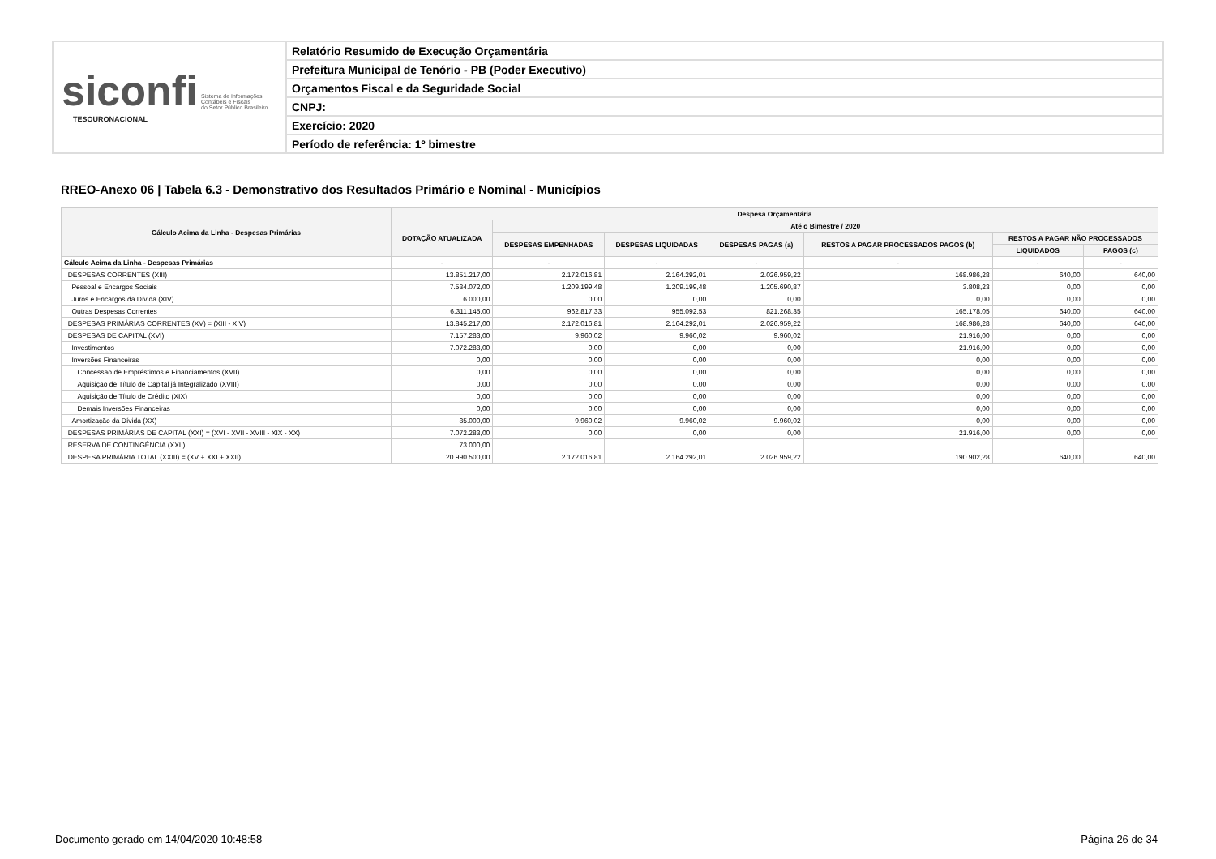siconfi Sistema de Informações
Contábeis e Fiscais
do Setor Público Brasileiro
TESOURONACIONAL
Relatório Resumido de Execução Orçamentária
Prefeitura Municipal de Tenório - PB (Poder Executivo)
Orçamentos Fiscal e da Seguridade Social
CNPJ:
Exercício: 2020
Período de referência: 1º bimestre
RREO-Anexo 06 | Tabela 6.3 - Demonstrativo dos Resultados Primário e Nominal - Municípios
| Cálculo Acima da Linha - Despesas Primárias | Despesa Orçamentária | | | | | | |
| --- | --- | --- | --- | --- | --- | --- | --- |
| | DOTAÇÃO ATUALIZADA | Até o Bimestre / 2020 | | | | | |
| | | DESPESAS EMPENHADAS | DESPESAS LIQUIDADAS | DESPESAS PAGAS (a) | RESTOS A PAGAR PROCESSADOS PAGOS (b) | RESTOS A PAGAR NÃO PROCESSADOS | |
| | | | | | | LIQUIDADOS | PAGOS (c) |
| Cálculo Acima da Linha - Despesas Primárias | - | - | - | - | - | - | - |
| DESPESAS CORRENTES (XIII) | 13.851.217,00 | 2.172.016,81 | 2.164.292,01 | 2.026.959,22 | 168.986,28 | 640,00 | 640,00 |
| Pessoal e Encargos Sociais | 7.534.072,00 | 1.209.199,48 | 1.209.199,48 | 1.205.690,87 | 3.808,23 | 0,00 | 0,00 |
| Juros e Encargos da Dívida (XIV) | 6.000,00 | 0,00 | 0,00 | 0,00 | 0,00 | 0,00 | 0,00 |
| Outras Despesas Correntes | 6.311.145,00 | 962.817,33 | 955.092,53 | 821.268,35 | 165.178,05 | 640,00 | 640,00 |
| DESPESAS PRIMÁRIAS CORRENTES (XV) = (XIII - XIV) | 13.845.217,00 | 2.172.016,81 | 2.164.292,01 | 2.026.959,22 | 168.986,28 | 640,00 | 640,00 |
| DESPESAS DE CAPITAL (XVI) | 7.157.283,00 | 9.960,02 | 9.960,02 | 9.960,02 | 21.916,00 | 0,00 | 0,00 |
| Investimentos | 7.072.283,00 | 0,00 | 0,00 | 0,00 | 21.916,00 | 0,00 | 0,00 |
| Inversões Financeiras | 0,00 | 0,00 | 0,00 | 0,00 | 0,00 | 0,00 | 0,00 |
| Concessão de Empréstimos e Financiamentos (XVII) | 0,00 | 0,00 | 0,00 | 0,00 | 0,00 | 0,00 | 0,00 |
| Aquisição de Título de Capital já Integralizado (XVIII) | 0,00 | 0,00 | 0,00 | 0,00 | 0,00 | 0,00 | 0,00 |
| Aquisição de Título de Crédito (XIX) | 0,00 | 0,00 | 0,00 | 0,00 | 0,00 | 0,00 | 0,00 |
| Demais Inversões Financeiras | 0,00 | 0,00 | 0,00 | 0,00 | 0,00 | 0,00 | 0,00 |
| Amortização da Dívida (XX) | 85.000,00 | 9.960,02 | 9.960,02 | 9.960,02 | 0,00 | 0,00 | 0,00 |
| DESPESAS PRIMÁRIAS DE CAPITAL (XXI) = (XVI - XVII - XVIII - XIX - XX) | 7.072.283,00 | 0,00 | 0,00 | 0,00 | 21.916,00 | 0,00 | 0,00 |
| RESERVA DE CONTINGÊNCIA (XXII) | 73.000,00 | | | | | | |
| DESPESA PRIMÁRIA TOTAL (XXIII) = (XV + XXI + XXII) | 20.990.500,00 | 2.172.016,81 | 2.164.292,01 | 2.026.959,22 | 190.902,28 | 640,00 | 640,00 |
Documento gerado em 14/04/2020 10:48:58 Página 26 de 34